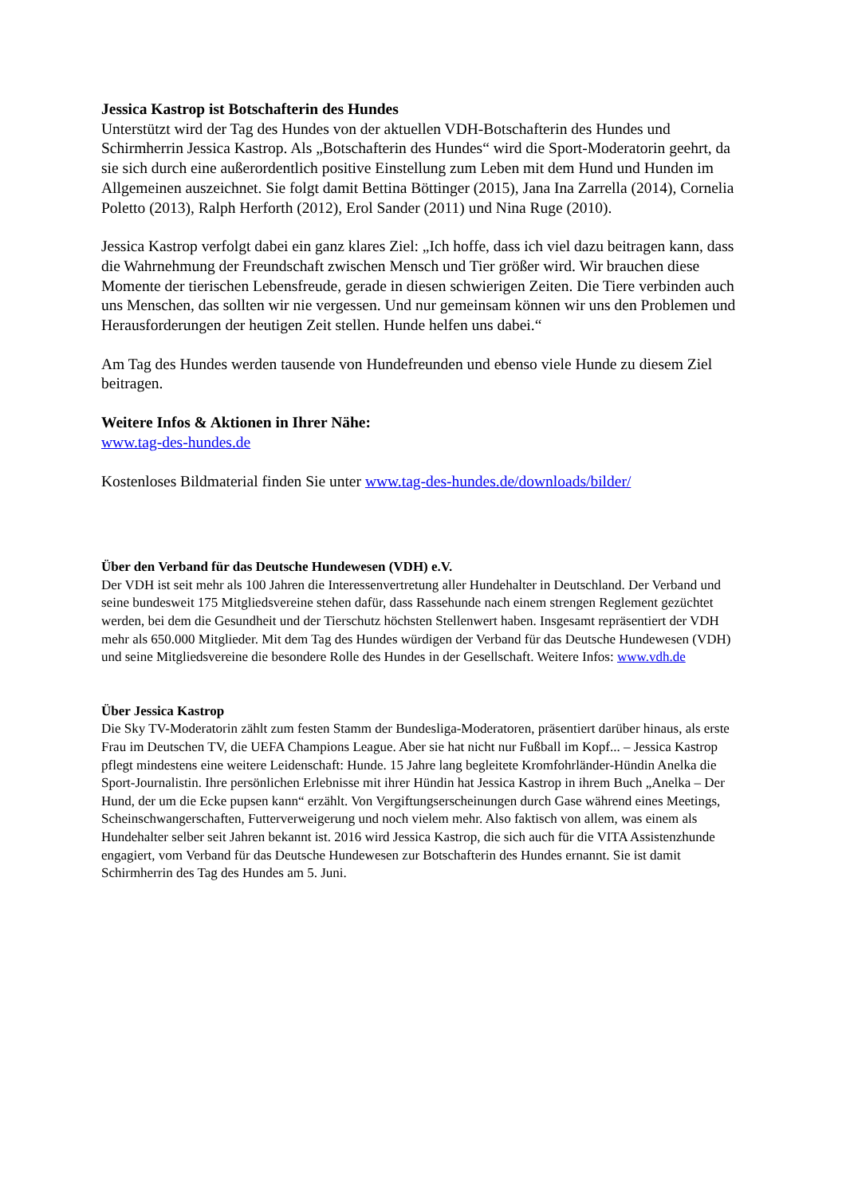Jessica Kastrop ist Botschafterin des Hundes
Unterstützt wird der Tag des Hundes von der aktuellen VDH-Botschafterin des Hundes und Schirmherrin Jessica Kastrop. Als „Botschafterin des Hundes“ wird die Sport-Moderatorin geehrt, da sie sich durch eine außerordentlich positive Einstellung zum Leben mit dem Hund und Hunden im Allgemeinen auszeichnet. Sie folgt damit Bettina Böttinger (2015), Jana Ina Zarrella (2014), Cornelia Poletto (2013), Ralph Herforth (2012), Erol Sander (2011) und Nina Ruge (2010).
Jessica Kastrop verfolgt dabei ein ganz klares Ziel: „Ich hoffe, dass ich viel dazu beitragen kann, dass die Wahrnehmung der Freundschaft zwischen Mensch und Tier größer wird. Wir brauchen diese Momente der tierischen Lebensfreude, gerade in diesen schwierigen Zeiten. Die Tiere verbinden auch uns Menschen, das sollten wir nie vergessen. Und nur gemeinsam können wir uns den Problemen und Herausforderungen der heutigen Zeit stellen. Hunde helfen uns dabei.“
Am Tag des Hundes werden tausende von Hundefreunden und ebenso viele Hunde zu diesem Ziel beitragen.
Weitere Infos & Aktionen in Ihrer Nähe:
www.tag-des-hundes.de
Kostenloses Bildmaterial finden Sie unter www.tag-des-hundes.de/downloads/bilder/
Über den Verband für das Deutsche Hundewesen (VDH) e.V.
Der VDH ist seit mehr als 100 Jahren die Interessenvertretung aller Hundehalter in Deutschland. Der Verband und seine bundesweit 175 Mitgliedsvereine stehen dafür, dass Rassehunde nach einem strengen Reglement gezüchtet werden, bei dem die Gesundheit und der Tierschutz höchsten Stellenwert haben. Insgesamt repräsentiert der VDH mehr als 650.000 Mitglieder. Mit dem Tag des Hundes würdigen der Verband für das Deutsche Hundewesen (VDH) und seine Mitgliedsvereine die besondere Rolle des Hundes in der Gesellschaft. Weitere Infos: www.vdh.de
Über Jessica Kastrop
Die Sky TV-Moderatorin zählt zum festen Stamm der Bundesliga-Moderatoren, präsentiert darüber hinaus, als erste Frau im Deutschen TV, die UEFA Champions League. Aber sie hat nicht nur Fußball im Kopf... – Jessica Kastrop pflegt mindestens eine weitere Leidenschaft: Hunde. 15 Jahre lang begleitete Kromfohrländer-Hündin Anelka die Sport-Journalistin. Ihre persönlichen Erlebnisse mit ihrer Hündin hat Jessica Kastrop in ihrem Buch „Anelka – Der Hund, der um die Ecke pupsen kann“ erzählt. Von Vergiftungserscheinungen durch Gase während eines Meetings, Scheinschwangerschaften, Futterverweigerung und noch vielem mehr. Also faktisch von allem, was einem als Hundehalter selber seit Jahren bekannt ist. 2016 wird Jessica Kastrop, die sich auch für die VITA Assistenzhunde engagiert, vom Verband für das Deutsche Hundewesen zur Botschafterin des Hundes ernannt. Sie ist damit Schirmherrin des Tag des Hundes am 5. Juni.